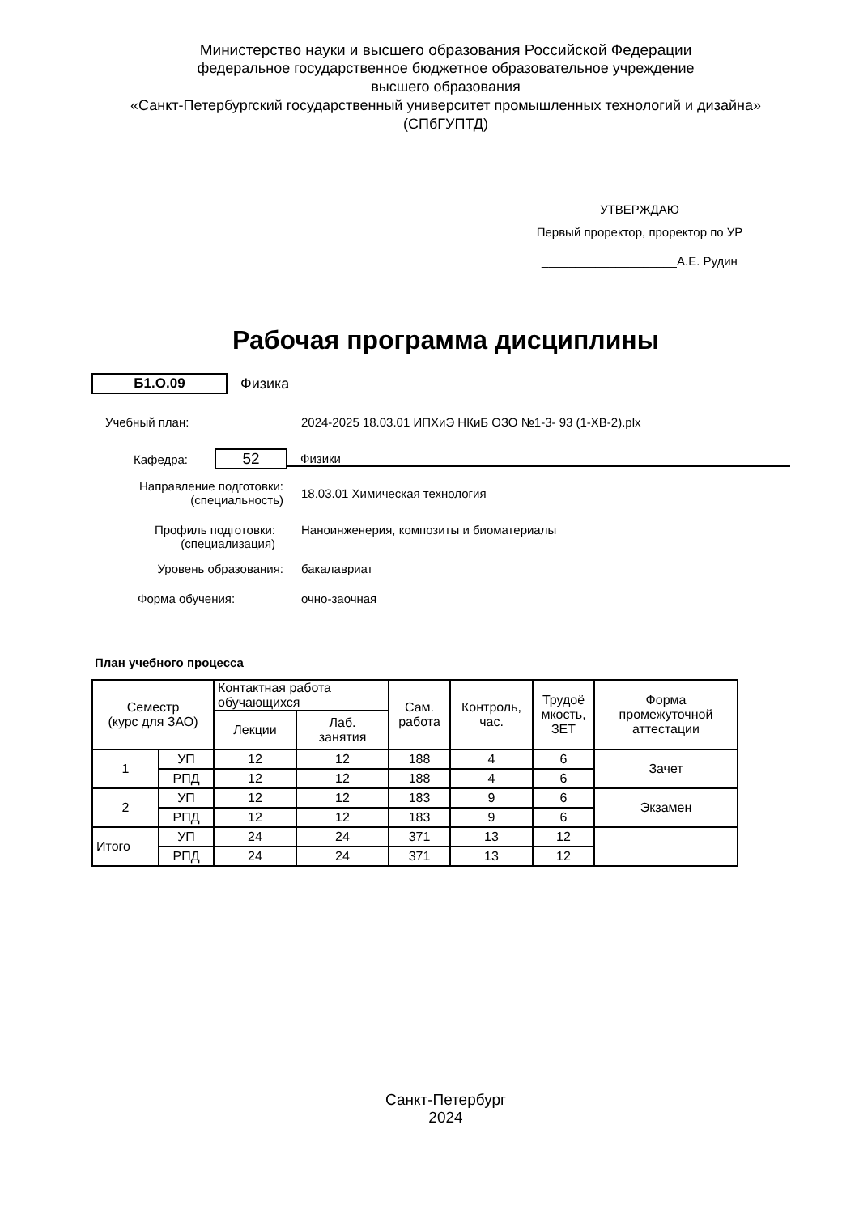Министерство науки и высшего образования Российской Федерации
федеральное государственное бюджетное образовательное учреждение
высшего образования
«Санкт-Петербургский государственный университет промышленных технологий и дизайна»
(СПбГУПТД)
УТВЕРЖДАЮ
Первый проректор, проректор по УР
____________________А.Е. Рудин
Рабочая программа дисциплины
Б1.О.09
Физика
Учебный план:
2024-2025 18.03.01 ИПХиЭ НКиБ ОЗО №1-3- 93 (1-ХВ-2).plx
Кафедра:
52
Физики
Направление подготовки:
(специальность)
18.03.01 Химическая технология
Профиль подготовки:
(специализация)
Наноинженерия, композиты и биоматериалы
Уровень образования: бакалавриат
Форма обучения: очно-заочная
План учебного процесса
| Семестр (курс для ЗАО) | | Контактная работа обучающихся | | Сам. работа | Контроль, час. | Трудоё мкость, ЗЕТ | Форма промежуточной аттестации |
| | | Лекции | Лаб. занятия | | | | |
| 1 | УП | 12 | 12 | 188 | 4 | 6 | Зачет |
| | РПД | 12 | 12 | 188 | 4 | 6 | |
| 2 | УП | 12 | 12 | 183 | 9 | 6 | Экзамен |
| | РПД | 12 | 12 | 183 | 9 | 6 | |
| Итого | УП | 24 | 24 | 371 | 13 | 12 | |
| | РПД | 24 | 24 | 371 | 13 | 12 | |
Санкт-Петербург
2024